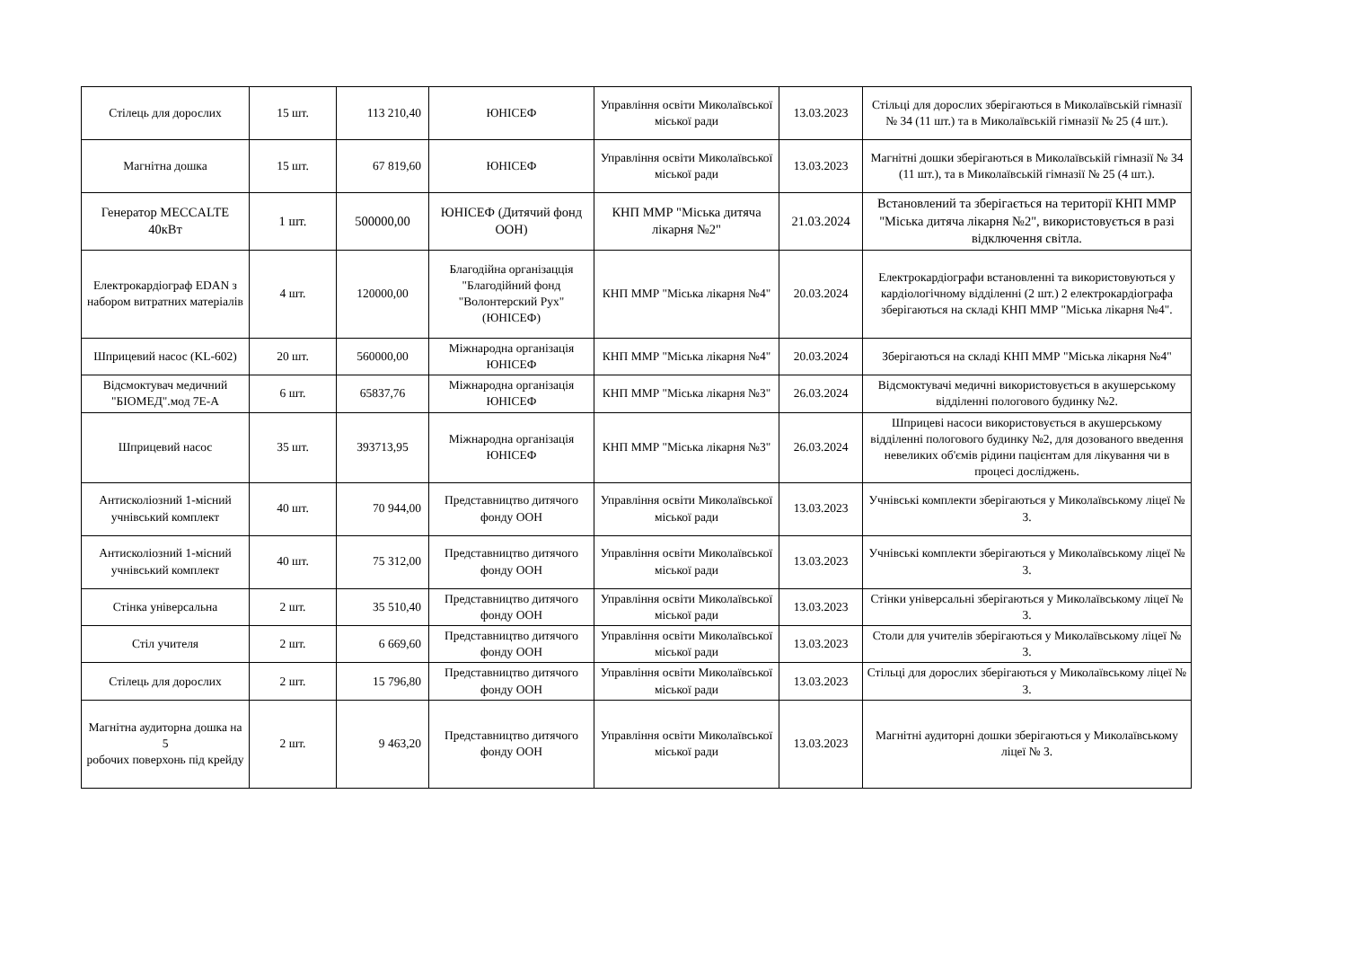| Стілець для дорослих | 15 шт. | 113 210,40 | ЮНІСЕФ | Управління освіти Миколаївської міської ради | 13.03.2023 | Стільці для дорослих зберігаються в Миколаївській гімназії № 34 (11 шт.) та в Миколаївській гімназії № 25 (4 шт.). |
| Магнітна дошка | 15 шт. | 67 819,60 | ЮНІСЕФ | Управління освіти Миколаївської міської ради | 13.03.2023 | Магнітні дошки зберігаються в Миколаївській гімназії № 34 (11 шт.), та в Миколаївській гімназії № 25 (4 шт.). |
| Генератор MECCALTE 40кВт | 1 шт. | 500000,00 | ЮНІСЕФ (Дитячий фонд ООН) | КНП ММР "Міська дитяча лікарня №2" | 21.03.2024 | Встановлений та зберігається на території КНП ММР "Міська дитяча лікарня №2", використовується в разі відключення світла. |
| Електрокардіограф EDAN з набором витратних матеріалів | 4 шт. | 120000,00 | Благодійна організацція "Благодійний фонд "Волонтерский Рух" (ЮНІСЕФ) | КНП ММР "Міська лікарня №4" | 20.03.2024 | Електрокардіографи встановленні та використовуються у кардіологічному відділенні (2 шт.) 2 електрокардіографа зберігаються на складі КНП ММР "Міська лікарня №4". |
| Шприцевий насос (KL-602) | 20 шт. | 560000,00 | Міжнародна організація ЮНІСЕФ | КНП ММР "Міська лікарня №4" | 20.03.2024 | Зберігаються на складі КНП ММР "Міська лікарня №4" |
| Відсмоктувач медичний "БІОМЕД".мод 7Е-А | 6 шт. | 65837,76 | Міжнародна організація ЮНІСЕФ | КНП ММР "Міська лікарня №3" | 26.03.2024 | Відсмоктувачі медичні використовується в акушерському відділенні пологового будинку №2. |
| Шприцевий насос | 35 шт. | 393713,95 | Міжнародна організація ЮНІСЕФ | КНП ММР "Міська лікарня №3" | 26.03.2024 | Шприцеві насоси використовується в акушерському відділенні пологового будинку №2, для дозованого введення невеликих об'ємів рідини пацієнтам для лікування чи в процесі досліджень. |
| Антисколіозний 1-місний учнівський комплект | 40 шт. | 70 944,00 | Представництво дитячого фонду ООН | Управління освіти Миколаївської міської ради | 13.03.2023 | Учнівські комплекти зберігаються у Миколаївському ліцеї № 3. |
| Антисколіозний 1-місний учнівський комплект | 40 шт. | 75 312,00 | Представництво дитячого фонду ООН | Управління освіти Миколаївської міської ради | 13.03.2023 | Учнівські комплекти зберігаються у Миколаївському ліцеї № 3. |
| Стінка універсальна | 2 шт. | 35 510,40 | Представництво дитячого фонду ООН | Управління освіти Миколаївської міської ради | 13.03.2023 | Стінки універсальні зберігаються у Миколаївському ліцеї № 3. |
| Стіл учителя | 2 шт. | 6 669,60 | Представництво дитячого фонду ООН | Управління освіти Миколаївської міської ради | 13.03.2023 | Столи для учителів зберігаються у Миколаївському ліцеї № 3. |
| Стілець для дорослих | 2 шт. | 15 796,80 | Представництво дитячого фонду ООН | Управління освіти Миколаївської міської ради | 13.03.2023 | Стільці для дорослих зберігаються у Миколаївському ліцеї № 3. |
| Магнітна аудиторна дошка на 5 робочих поверхонь під крейду | 2 шт. | 9 463,20 | Представництво дитячого фонду ООН | Управління освіти Миколаївської міської ради | 13.03.2023 | Магнітні аудиторні дошки зберігаються у Миколаївському ліцеї № 3. |